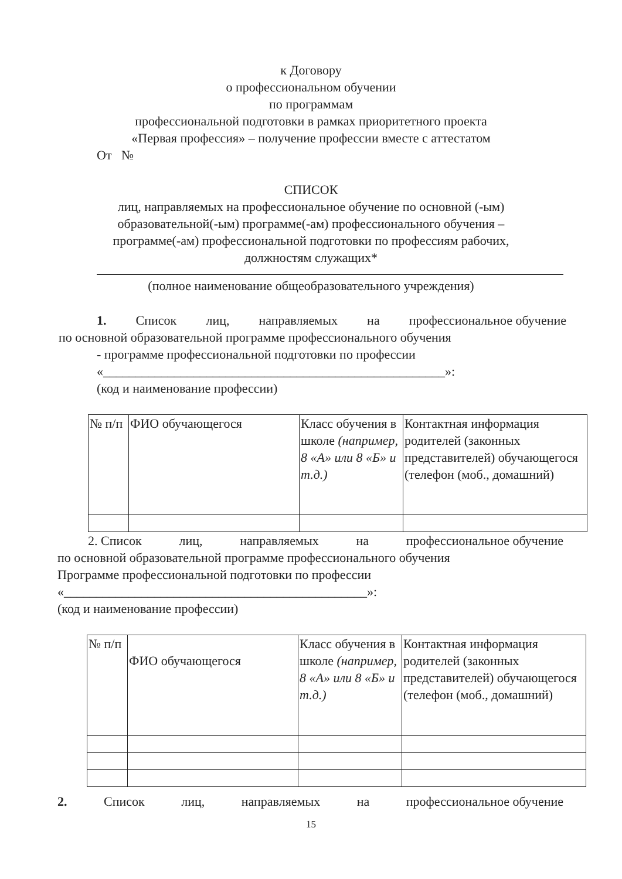к Договору
о профессиональном обучении
по программам
профессиональной подготовки в рамках приоритетного проекта
«Первая профессия» – получение профессии вместе с аттестатом
От №
СПИСОК
лиц, направляемых на профессиональное обучение по основной (-ым)
образовательной(-ым) программе(-ам) профессионального обучения –
программе(-ам) профессиональной подготовки по профессиям рабочих,
должностям служащих*
(полное наименование общеобразовательного учреждения)
1. Список лиц, направляемых на профессиональное обучение
по основной образовательной программе профессионального обучения
- программе профессиональной подготовки по профессии
«_____________________________________________________»:
(код и наименование профессии)
| № п/п | ФИО обучающегося | Класс обучения в школе (например, 8 «А» или 8 «Б» и т.д.) | Контактная информация родителей (законных представителей) обучающегося (телефон (моб., домашний) |
2. Список лиц, направляемых на профессиональное обучение
по основной образовательной программе профессионального обучения
Программе профессиональной подготовки по профессии
«_______________________________________________»:
(код и наименование профессии)
| № п/п | ФИО обучающегося | Класс обучения в школе (например, 8 «А» или 8 «Б» и т.д.) | Контактная информация родителей (законных представителей) обучающегося (телефон (моб., домашний) |
2. Список лиц, направляемых на профессиональное обучение
15